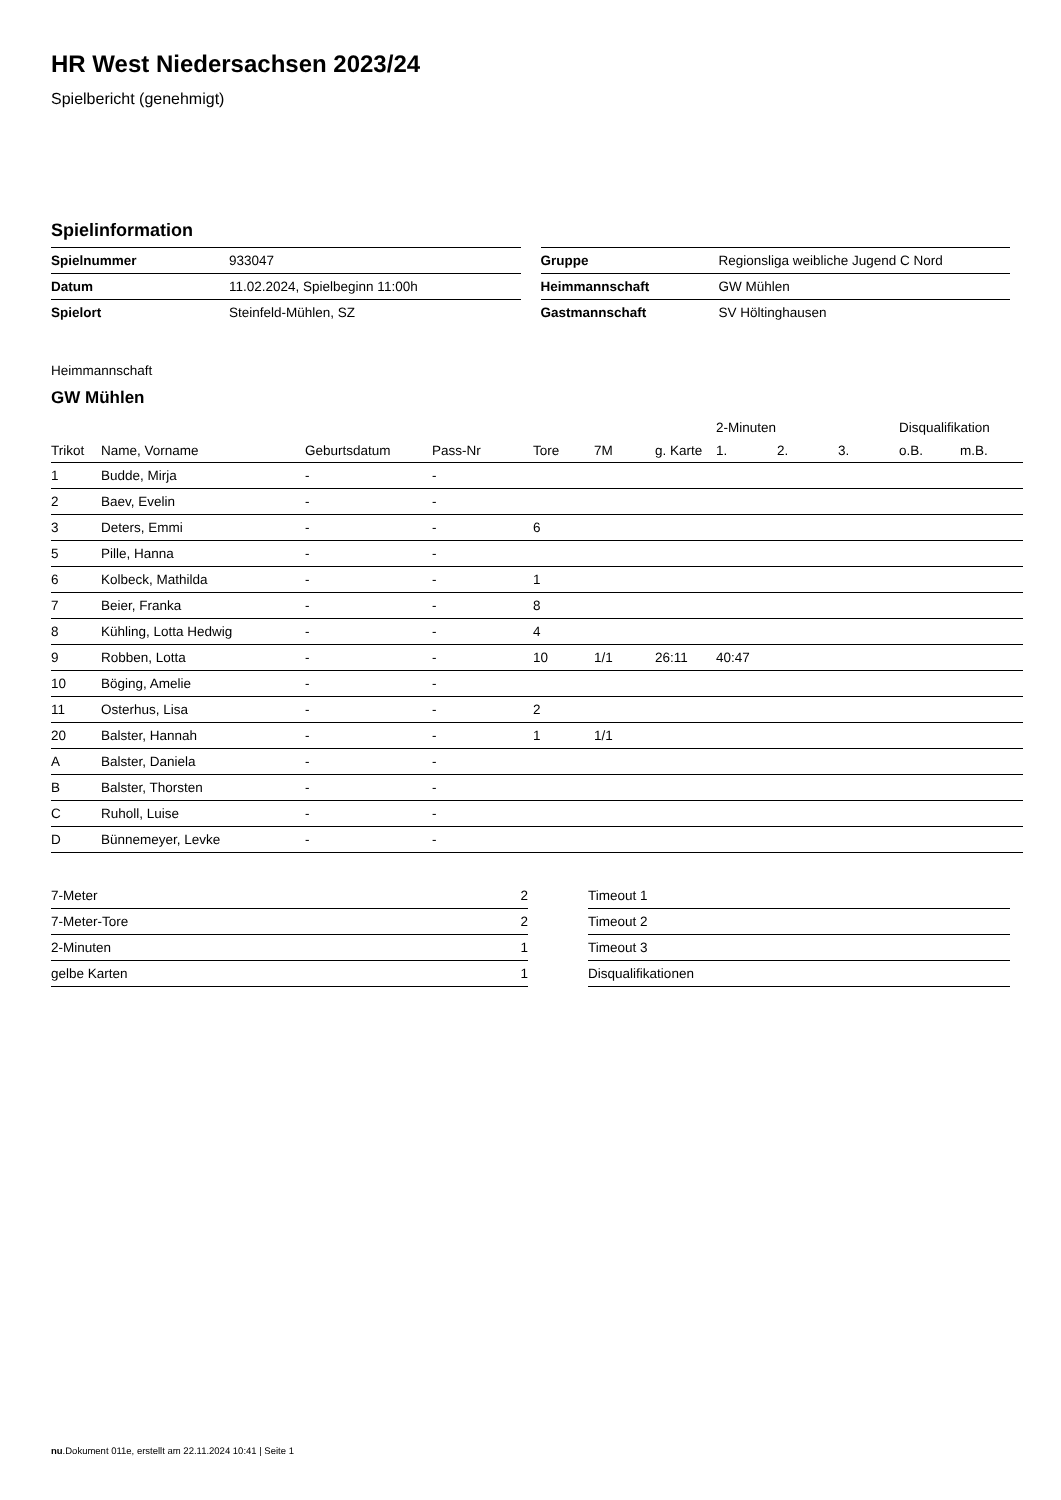HR West Niedersachsen 2023/24
Spielbericht (genehmigt)
Spielinformation
| Spielnummer | 933047 |
| Datum | 11.02.2024, Spielbeginn 11:00h |
| Spielort | Steinfeld-Mühlen, SZ |
| Gruppe | Regionsliga weibliche Jugend C Nord |
| Heimmannschaft | GW Mühlen |
| Gastmannschaft | SV Höltinghausen |
Heimmannschaft
GW Mühlen
| | | | | | | | 2-Minuten | | | Disqualifikation | |
| --- | --- | --- | --- | --- | --- | --- | --- | --- | --- | --- | --- |
| Trikot | Name, Vorname | Geburtsdatum | Pass-Nr | Tore | 7M | g. Karte | 1. | 2. | 3. | o.B. | m.B. |
| 1 | Budde, Mirja | - | - | | | | | | | | |
| 2 | Baev, Evelin | - | - | | | | | | | | |
| 3 | Deters, Emmi | - | - | 6 | | | | | | | |
| 5 | Pille, Hanna | - | - | | | | | | | | |
| 6 | Kolbeck, Mathilda | - | - | 1 | | | | | | | |
| 7 | Beier, Franka | - | - | 8 | | | | | | | |
| 8 | Kühling, Lotta Hedwig | - | - | 4 | | | | | | | |
| 9 | Robben, Lotta | - | - | 10 | 1/1 | 26:11 | 40:47 | | | | |
| 10 | Böging, Amelie | - | - | | | | | | | | |
| 11 | Osterhus, Lisa | - | - | 2 | | | | | | | |
| 20 | Balster, Hannah | - | - | 1 | 1/1 | | | | | | |
| A | Balster, Daniela | - | - | | | | | | | | |
| B | Balster, Thorsten | - | - | | | | | | | | |
| C | Ruholl, Luise | - | - | | | | | | | | |
| D | Bünnemeyer, Levke | - | - | | | | | | | | |
| 7-Meter | 2 |
| 7-Meter-Tore | 2 |
| 2-Minuten | 1 |
| gelbe Karten | 1 |
| Timeout 1 |
| Timeout 2 |
| Timeout 3 |
| Disqualifikationen |
nu.Dokument 011e, erstellt am 22.11.2024 10:41 | Seite 1